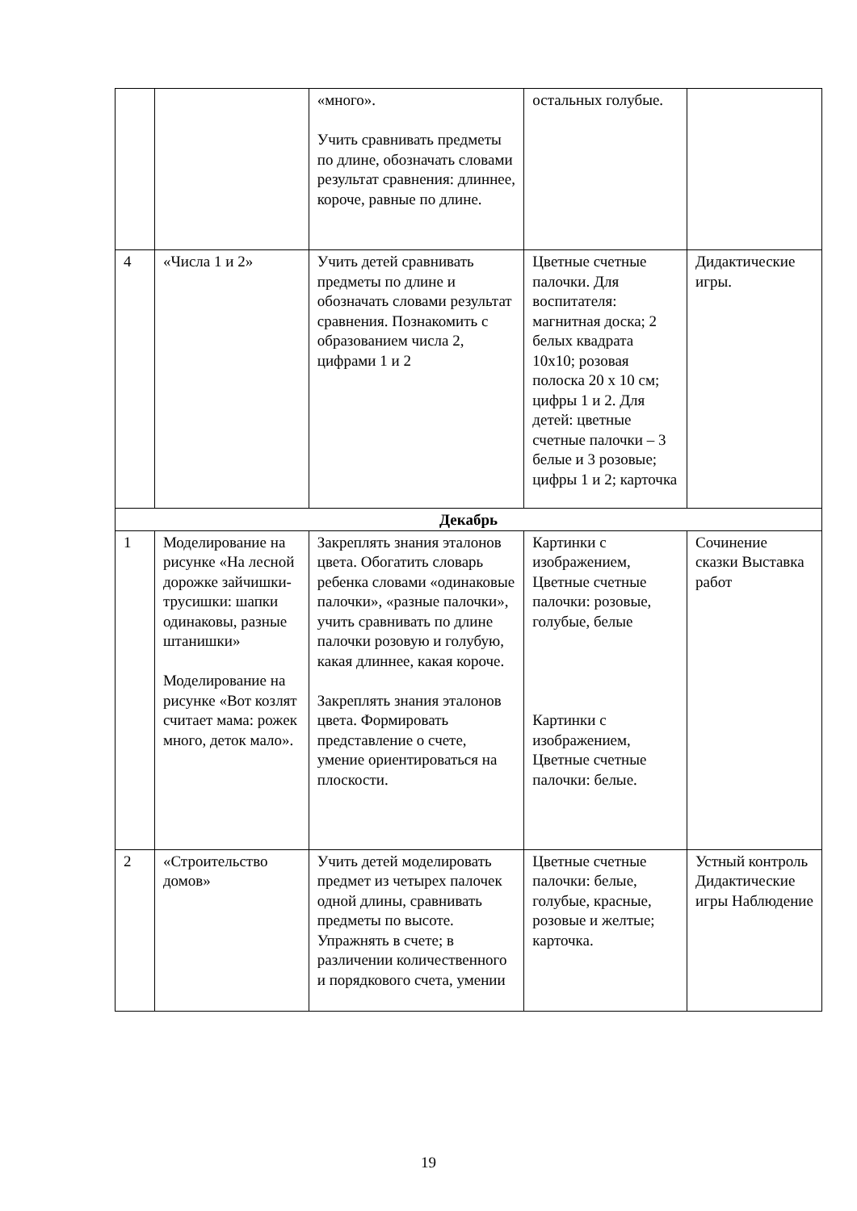| | | «много». Учить сравнивать предметы по длине, обозначать словами результат сравнения: длиннее, короче, равные по длине. | остальных голубые. | |
| 4 | «Числа 1 и 2» | Учить детей сравнивать предметы по длине и обозначать словами результат сравнения. Познакомить с образованием числа 2, цифрами 1 и 2 | Цветные счетные палочки. Для воспитателя: магнитная доска; 2 белых квадрата 10х10; розовая полоска 20 х 10 см; цифры 1 и 2. Для детей: цветные счетные палочки – 3 белые и 3 розовые; цифры 1 и 2; карточка | Дидактические игры. |
| Декабрь | | | | |
| 1 | Моделирование на рисунке «На лесной дорожке зайчишки-трусишки: шапки одинаковы, разные штанишки» Моделирование на рисунке «Вот козлят считает мама: рожек много, деток мало». | Закреплять знания эталонов цвета. Обогатить словарь ребенка словами «одинаковые палочки», «разные палочки», учить сравнивать по длине палочки розовую и голубую, какая длиннее, какая короче. Закреплять знания эталонов цвета. Формировать представление о счете, умение ориентироваться на плоскости. | Картинки с изображением, Цветные счетные палочки: розовые, голубые, белые Картинки с изображением, Цветные счетные палочки: белые. | Сочинение сказки Выставка работ |
| 2 | «Строительство домов» | Учить детей моделировать предмет из четырех палочек одной длины, сравнивать предметы по высоте. Упражнять в счете; в различении количественного и порядкового счета, умении | Цветные счетные палочки: белые, голубые, красные, розовые и желтые; карточка. | Устный контроль Дидактические игры Наблюдение |
19